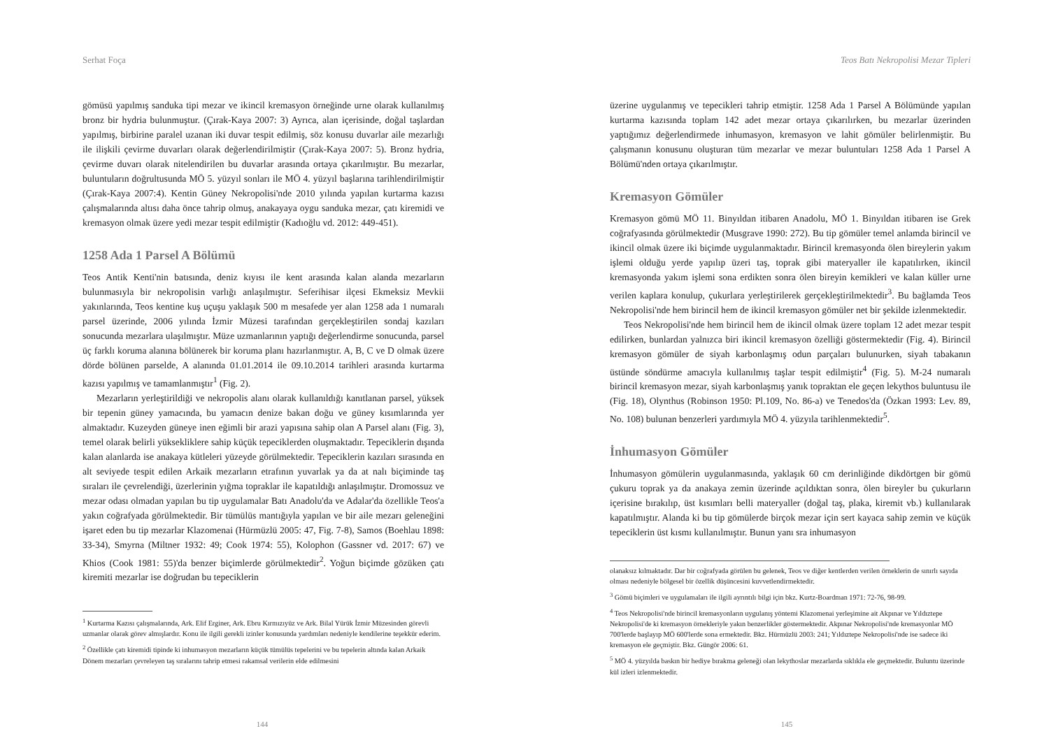Serhat Foça
gömüsü yapılmış sanduka tipi mezar ve ikincil kremasyon örneğinde urne olarak kullanılmış bronz bir hydria bulunmuştur. (Çırak-Kaya 2007: 3) Ayrıca, alan içerisinde, doğal taşlardan yapılmış, birbirine paralel uzanan iki duvar tespit edilmiş, söz konusu duvarlar aile mezarlığı ile ilişkili çevirme duvarları olarak değerlendirilmiştir (Çırak-Kaya 2007: 5). Bronz hydria, çevirme duvarı olarak nitelendirilen bu duvarlar arasında ortaya çıkarılmıştır. Bu mezarlar, buluntuların doğrultusunda MÖ 5. yüzyıl sonları ile MÖ 4. yüzyıl başlarına tarihlendirilmiştir (Çırak-Kaya 2007:4). Kentin Güney Nekropolisi'nde 2010 yılında yapılan kurtarma kazısı çalışmalarında altısı daha önce tahrip olmuş, anakayaya oygu sanduka mezar, çatı kiremidi ve kremasyon olmak üzere yedi mezar tespit edilmiştir (Kadıoğlu vd. 2012: 449-451).
1258 Ada 1 Parsel A Bölümü
Teos Antik Kenti'nin batısında, deniz kıyısı ile kent arasında kalan alanda mezarların bulunmasıyla bir nekropolisin varlığı anlaşılmıştır. Seferihisar ilçesi Ekmeksiz Mevkii yakınlarında, Teos kentine kuş uçuşu yaklaşık 500 m mesafede yer alan 1258 ada 1 numaralı parsel üzerinde, 2006 yılında İzmir Müzesi tarafından gerçekleştirilen sondaj kazıları sonucunda mezarlara ulaşılmıştır. Müze uzmanlarının yaptığı değerlendirme sonucunda, parsel üç farklı koruma alanına bölünerek bir koruma planı hazırlanmıştır. A, B, C ve D olmak üzere dörde bölünen parselde, A alanında 01.01.2014 ile 09.10.2014 tarihleri arasında kurtarma kazısı yapılmış ve tamamlanmıştır<sup>1</sup> (Fig. 2).
Mezarların yerleştirildiği ve nekropolis alanı olarak kullanıldığı kanıtlanan parsel, yüksek bir tepenin güney yamacında, bu yamacın denize bakan doğu ve güney kısımlarında yer almaktadır. Kuzeyden güneye inen eğimli bir arazi yapısına sahip olan A Parsel alanı (Fig. 3), temel olarak belirli yüksekliklere sahip küçük tepeciklerden oluşmaktadır. Tepeciklerin dışında kalan alanlarda ise anakaya kütleleri yüzeyde görülmektedir. Tepeciklerin kazıları sırasında en alt seviyede tespit edilen Arkaik mezarların etrafının yuvarlak ya da at nalı biçiminde taş sıraları ile çevrelendiği, üzerlerinin yığma topraklar ile kapatıldığı anlaşılmıştır. Dromossuz ve mezar odası olmadan yapılan bu tip uygulamalar Batı Anadolu'da ve Adalar'da özellikle Teos'a yakın coğrafyada görülmektedir. Bir tümülüs mantığıyla yapılan ve bir aile mezarı geleneğini işaret eden bu tip mezarlar Klazomenai (Hürmüzlü 2005: 47, Fig. 7-8), Samos (Boehlau 1898: 33-34), Smyrna (Miltner 1932: 49; Cook 1974: 55), Kolophon (Gassner vd. 2017: 67) ve Khios (Cook 1981: 55)'da benzer biçimlerde görülmektedir<sup>2</sup>. Yoğun biçimde gözüken çatı kiremiti mezarlar ise doğrudan bu tepeciklerin
<sup>1</sup> Kurtarma Kazısı çalışmalarında, Ark. Elif Erginer, Ark. Ebru Kırmızıyüz ve Ark. Bilal Yürük İzmir Müzesinden görevli uzmanlar olarak görev almışlardır. Konu ile ilgili gerekli izinler konusunda yardımları nedeniyle kendilerine teşekkür ederim.
<sup>2</sup> Özellikle çatı kiremidi tipinde ki inhumasyon mezarların küçük tümülüs tepelerini ve bu tepelerin altında kalan Arkaik Dönem mezarları çevreleyen taş sıralarını tahrip etmesi rakamsal verilerin elde edilmesini
144
Teos Batı Nekropolisi Mezar Tipleri
üzerine uygulanmış ve tepecikleri tahrip etmiştir. 1258 Ada 1 Parsel A Bölümünde yapılan kurtarma kazısında toplam 142 adet mezar ortaya çıkarılırken, bu mezarlar üzerinden yaptığımız değerlendirmede inhumasyon, kremasyon ve lahit gömüler belirlenmiştir. Bu çalışmanın konusunu oluşturan tüm mezarlar ve mezar buluntuları 1258 Ada 1 Parsel A Bölümü'nden ortaya çıkarılmıştır.
Kremasyon Gömüler
Kremasyon gömü MÖ 11. Binyıldan itibaren Anadolu, MÖ 1. Binyıldan itibaren ise Grek coğrafyasında görülmektedir (Musgrave 1990: 272). Bu tip gömüler temel anlamda birincil ve ikincil olmak üzere iki biçimde uygulanmaktadır. Birincil kremasyonda ölen bireylerin yakım işlemi olduğu yerde yapılıp üzeri taş, toprak gibi materyaller ile kapatılırken, ikincil kremasyonda yakım işlemi sona erdikten sonra ölen bireyin kemikleri ve kalan küller urne verilen kaplara konulup, çukurlara yerleştirilerek gerçekleştirilmektedir<sup>3</sup>. Bu bağlamda Teos Nekropolisi'nde hem birincil hem de ikincil kremasyon gömüler net bir şekilde izlenmektedir.
Teos Nekropolisi'nde hem birincil hem de ikincil olmak üzere toplam 12 adet mezar tespit edilirken, bunlardan yalnızca biri ikincil kremasyon özelliği göstermektedir (Fig. 4). Birincil kremasyon gömüler de siyah karbonlaşmış odun parçaları bulunurken, siyah tabakanın üstünde söndürme amacıyla kullanılmış taşlar tespit edilmiştir<sup>4</sup> (Fig. 5). M-24 numaralı birincil kremasyon mezar, siyah karbonlaşmış yanık topraktan ele geçen lekythos buluntusu ile (Fig. 18), Olynthus (Robinson 1950: Pl.109, No. 86-a) ve Tenedos'da (Özkan 1993: Lev. 89, No. 108) bulunan benzerleri yardımıyla MÖ 4. yüzyıla tarihlenmektedir<sup>5</sup>.
İnhumasyon Gömüler
İnhumasyon gömülerin uygulanmasında, yaklaşık 60 cm derinliğinde dikdörtgen bir gömü çukuru toprak ya da anakaya zemin üzerinde açıldıktan sonra, ölen bireyler bu çukurların içerisine bırakılıp, üst kısımları belli materyaller (doğal taş, plaka, kiremit vb.) kullanılarak kapatılmıştır. Alanda ki bu tip gömülerde birçok mezar için sert kayaca sahip zemin ve küçük tepeciklerin üst kısmı kullanılmıştır. Bunun yanı sra inhumasyon
olanaksız kılmaktadır. Dar bir coğrafyada görülen bu gelenek, Teos ve diğer kentlerden verilen örneklerin de sınırlı sayıda olması nedeniyle bölgesel bir özellik düşüncesini kuvvetlendirmektedir.
<sup>3</sup> Gömü biçimleri ve uygulamaları ile ilgili ayrıntılı bilgi için bkz. Kurtz-Boardman 1971: 72-76, 98-99.
<sup>4</sup> Teos Nekropolisi'nde birincil kremasyonların uygulanış yöntemi Klazomenai yerleşimine ait Akpınar ve Yıldıztepe Nekropolisi'de ki kremasyon örnekleriyle yakın benzerlikler göstermektedir. Akpınar Nekropolisi'nde kremasyonlar MÖ 700'lerde başlayıp MÖ 600'lerde sona ermektedir. Bkz. Hürmüzlü 2003: 241; Yıldıztepe Nekropolisi'nde ise sadece iki kremasyon ele geçmiştir. Bkz. Güngör 2006: 61.
<sup>5</sup> MÖ 4. yüzyılda baskın bir hediye bırakma geleneği olan lekythoslar mezarlarda sıklıkla ele geçmektedir. Buluntu üzerinde kül izleri izlenmektedir.
145